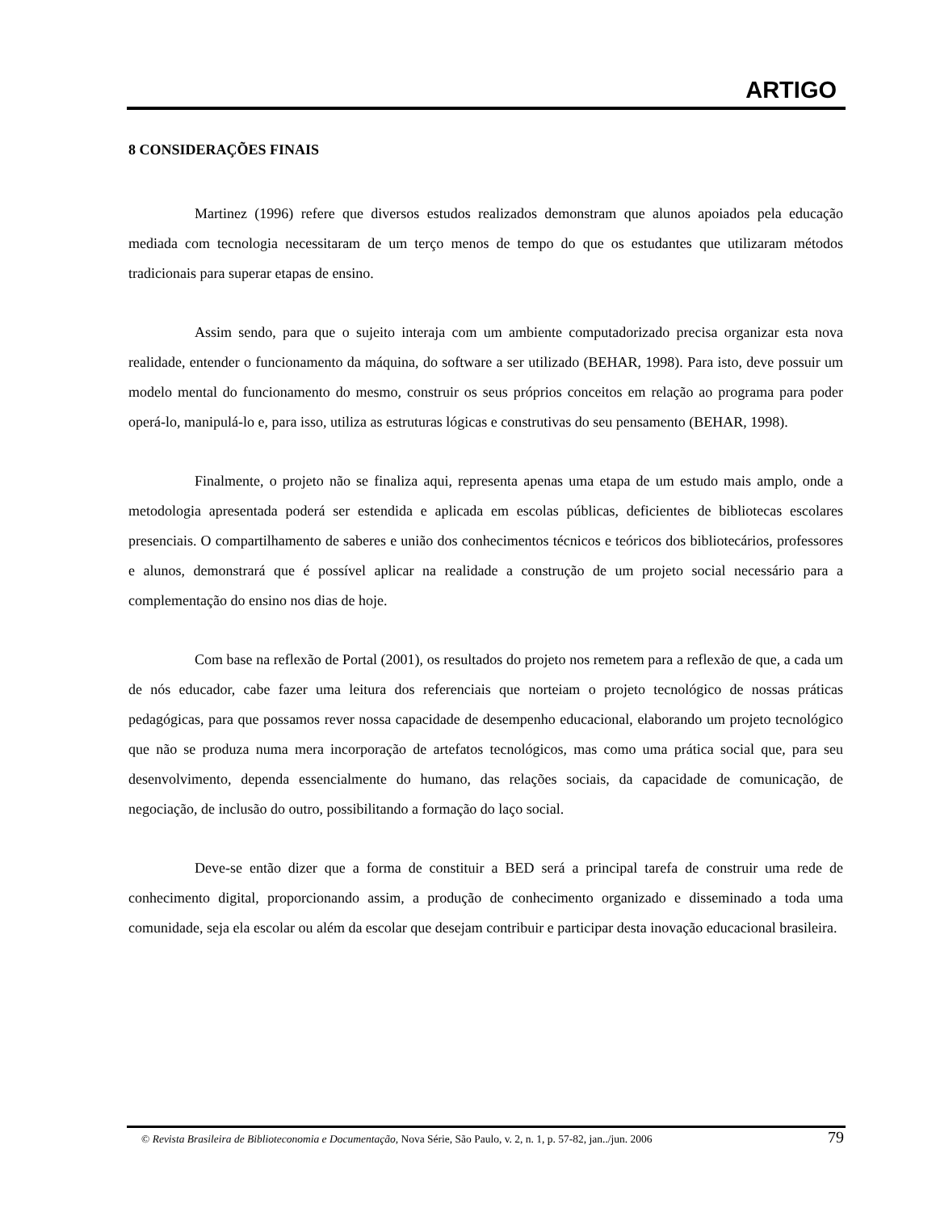ARTIGO
8 CONSIDERAÇÕES FINAIS
Martinez (1996) refere que diversos estudos realizados demonstram que alunos apoiados pela educação mediada com tecnologia necessitaram de um terço menos de tempo do que os estudantes que utilizaram métodos tradicionais para superar etapas de ensino.
Assim sendo, para que o sujeito interaja com um ambiente computadorizado precisa organizar esta nova realidade, entender o funcionamento da máquina, do software a ser utilizado (BEHAR, 1998). Para isto, deve possuir um modelo mental do funcionamento do mesmo, construir os seus próprios conceitos em relação ao programa para poder operá-lo, manipulá-lo e, para isso, utiliza as estruturas lógicas e construtivas do seu pensamento (BEHAR, 1998).
Finalmente, o projeto não se finaliza aqui, representa apenas uma etapa de um estudo mais amplo, onde a metodologia apresentada poderá ser estendida e aplicada em escolas públicas, deficientes de bibliotecas escolares presenciais. O compartilhamento de saberes e união dos conhecimentos técnicos e teóricos dos bibliotecários, professores e alunos, demonstrará que é possível aplicar na realidade a construção de um projeto social necessário para a complementação do ensino nos dias de hoje.
Com base na reflexão de Portal (2001), os resultados do projeto nos remetem para a reflexão de que, a cada um de nós educador, cabe fazer uma leitura dos referenciais que norteiam o projeto tecnológico de nossas práticas pedagógicas, para que possamos rever nossa capacidade de desempenho educacional, elaborando um projeto tecnológico que não se produza numa mera incorporação de artefatos tecnológicos, mas como uma prática social que, para seu desenvolvimento, dependa essencialmente do humano, das relações sociais, da capacidade de comunicação, de negociação, de inclusão do outro, possibilitando a formação do laço social.
Deve-se então dizer que a forma de constituir a BED será a principal tarefa de construir uma rede de conhecimento digital, proporcionando assim, a produção de conhecimento organizado e disseminado a toda uma comunidade, seja ela escolar ou além da escolar que desejam contribuir e participar desta inovação educacional brasileira.
© Revista Brasileira de Biblioteconomia e Documentação, Nova Série, São Paulo, v. 2, n. 1, p. 57-82, jan../jun. 2006 79